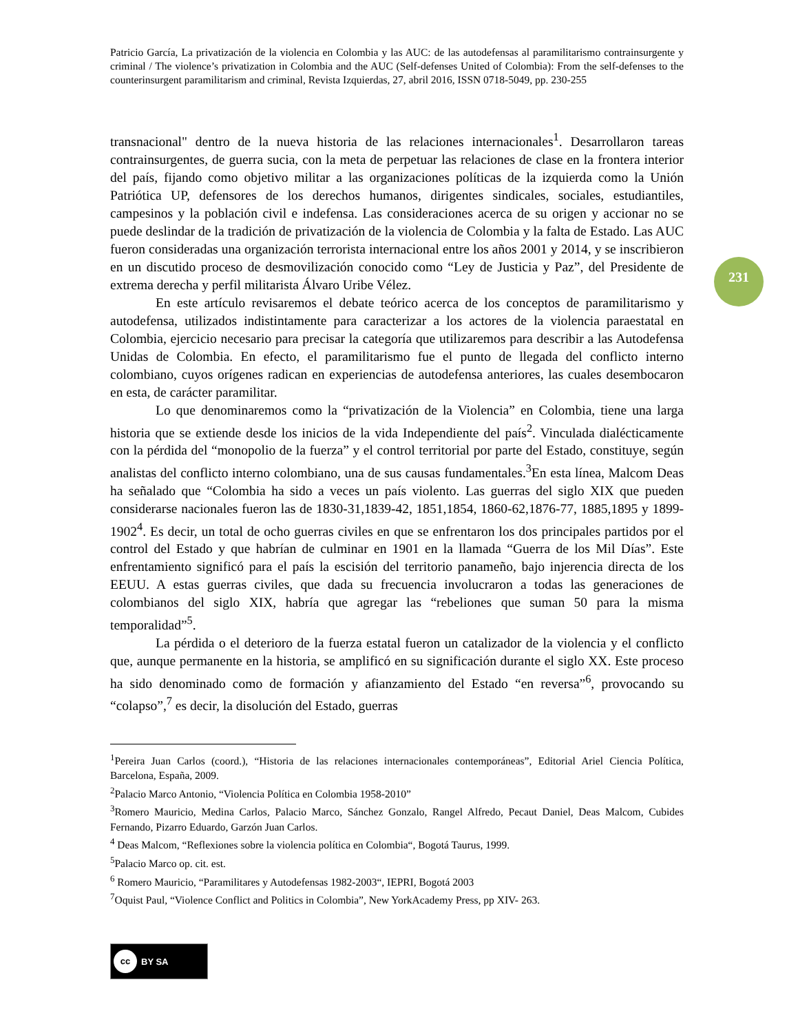231
Patricio García, La privatización de la violencia en Colombia y las AUC: de las autodefensas al paramilitarismo contrainsurgente y criminal / The violence’s privatization in Colombia and the AUC (Self-defenses United of Colombia): From the self-defenses to the counterinsurgent paramilitarism and criminal, Revista Izquierdas, 27, abril 2016, ISSN 0718-5049, pp. 230-255
transnacional" dentro de la nueva historia de las relaciones internacionales<sup>1</sup>. Desarrollaron tareas contrainsurgentes, de guerra sucia, con la meta de perpetuar las relaciones de clase en la frontera interior del país, fijando como objetivo militar a las organizaciones políticas de la izquierda como la Unión Patriótica UP, defensores de los derechos humanos, dirigentes sindicales, sociales, estudiantiles, campesinos y la población civil e indefensa. Las consideraciones acerca de su origen y accionar no se puede deslindar de la tradición de privatización de la violencia de Colombia y la falta de Estado. Las AUC fueron consideradas una organización terrorista internacional entre los años 2001 y 2014, y se inscribieron en un discutido proceso de desmovilización conocido como “Ley de Justicia y Paz”, del Presidente de extrema derecha y perfil militarista Álvaro Uribe Vélez.
En este artículo revisaremos el debate teórico acerca de los conceptos de paramilitarismo y autodefensa, utilizados indistintamente para caracterizar a los actores de la violencia paraestatal en Colombia, ejercicio necesario para precisar la categoría que utilizaremos para describir a las Autodefensa Unidas de Colombia. En efecto, el paramilitarismo fue el punto de llegada del conflicto interno colombiano, cuyos orígenes radican en experiencias de autodefensa anteriores, las cuales desembocaron en esta, de carácter paramilitar.
Lo que denominaremos como la “privatización de la Violencia” en Colombia, tiene una larga historia que se extiende desde los inicios de la vida Independiente del país<sup>2</sup>. Vinculada dialécticamente con la pérdida del “monopolio de la fuerza” y el control territorial por parte del Estado, constituye, según analistas del conflicto interno colombiano, una de sus causas fundamentales.<sup>3</sup>En esta línea, Malcom Deas ha señalado que “Colombia ha sido a veces un país violento. Las guerras del siglo XIX que pueden considerarse nacionales fueron las de 1830-31,1839-42, 1851,1854, 1860-62,1876-77, 1885,1895 y 1899-1902<sup>4</sup>. Es decir, un total de ocho guerras civiles en que se enfrentaron los dos principales partidos por el control del Estado y que habrían de culminar en 1901 en la llamada “Guerra de los Mil Días”. Este enfrentamiento significó para el país la escisión del territorio panameño, bajo injerencia directa de los EEUU. A estas guerras civiles, que dada su frecuencia involucraron a todas las generaciones de colombianos del siglo XIX, habría que agregar las “rebeliones que suman 50 para la misma temporalidad”<sup>5</sup>.
La pérdida o el deterioro de la fuerza estatal fueron un catalizador de la violencia y el conflicto que, aunque permanente en la historia, se amplificó en su significación durante el siglo XX. Este proceso ha sido denominado como de formación y afianzamiento del Estado “en reversa”<sup>6</sup>, provocando su “colapso”,<sup>7</sup> es decir, la disolución del Estado, guerras
<sup>1</sup> Pereira Juan Carlos (coord.), “Historia de las relaciones internacionales contemporáneas”, Editorial Ariel Ciencia Política, Barcelona, España, 2009.
<sup>2</sup> Palacio Marco Antonio, “Violencia Política en Colombia 1958-2010”
<sup>3</sup> Romero Mauricio, Medina Carlos, Palacio Marco, Sánchez Gonzalo, Rangel Alfredo, Pecaut Daniel, Deas Malcom, Cubides Fernando, Pizarro Eduardo, Garzón Juan Carlos.
<sup>4</sup> Deas Malcom, “Reflexiones sobre la violencia política en Colombia“, Bogotá Taurus, 1999.
<sup>5</sup> Palacio Marco op. cit. est.
<sup>6</sup> Romero Mauricio, “Paramilitares y Autodefensas 1982-2003“, IEPRI, Bogotá 2003
<sup>7</sup> Oquist Paul, “Violence Conflict and Politics in Colombia”, New YorkAcademy Press, pp XIV- 263.
cc BY SA